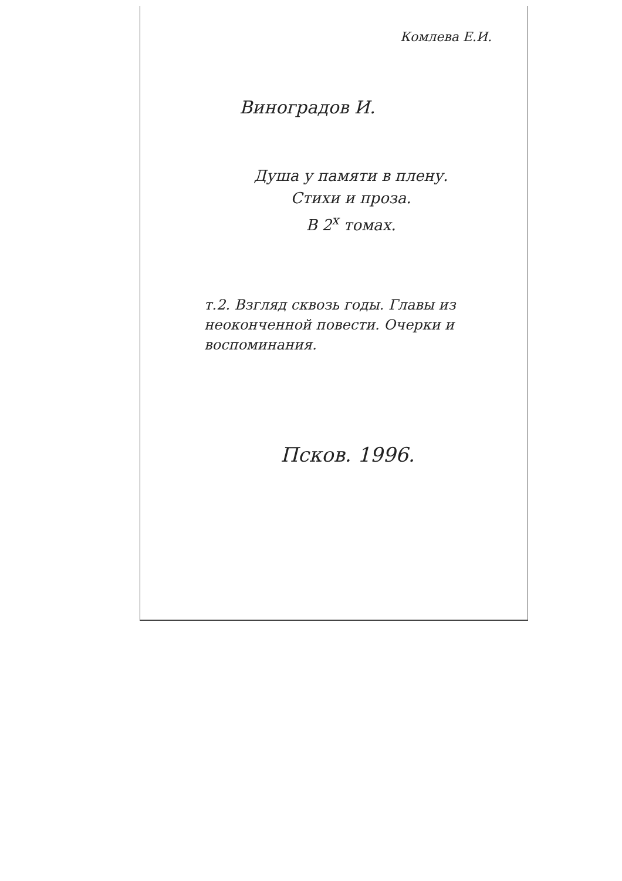Комлева Е.И.
Виноградов И.
Душа у памяти в плену.
Стихи и проза.
В 2<sup>х</sup> томах.
т.2. Взгляд сквозь годы. Главы из неоконченной повести. Очерки и воспоминания.
Псков. 1996.